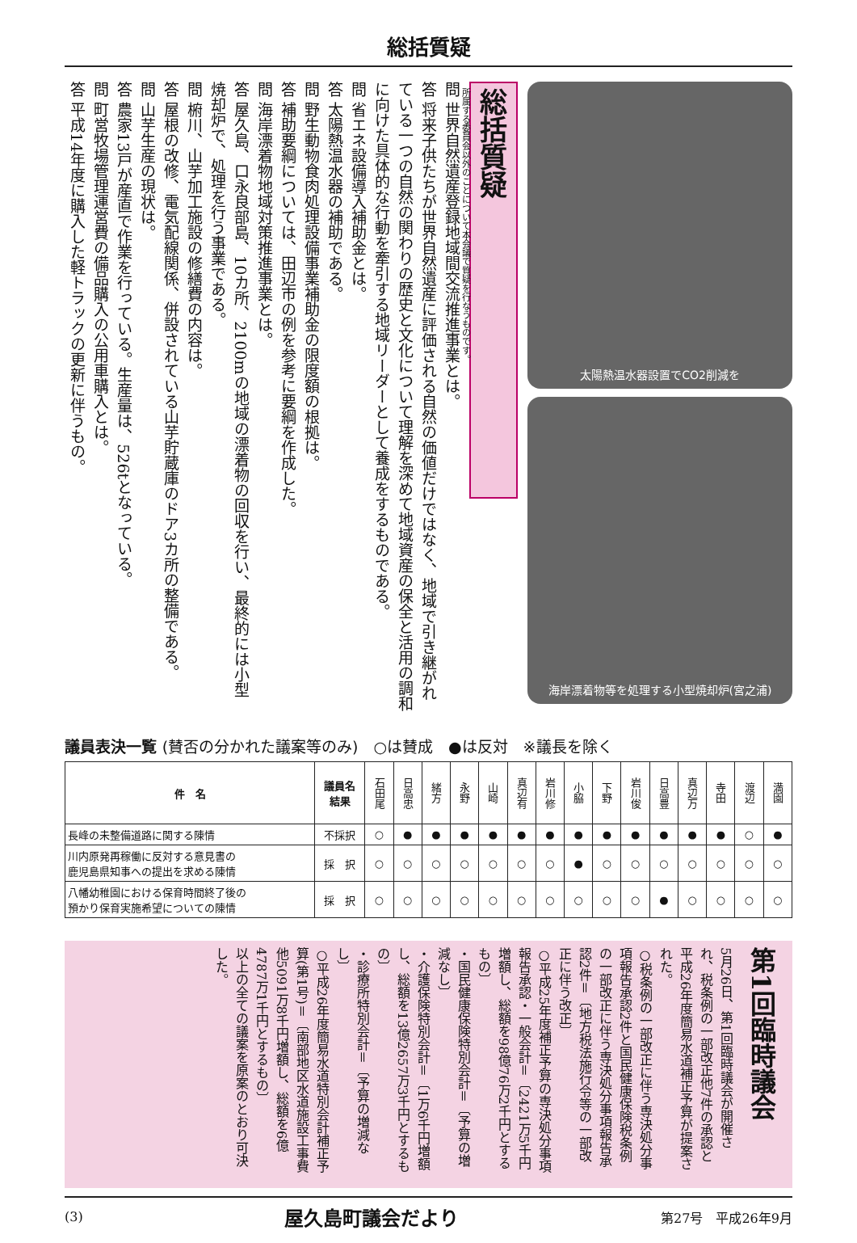総括質疑
総括質疑
所属する委員会以外のことについて本会議で質疑を行なうものです。
問 世界自然遺産登録地域間交流推進事業とは。
答 将来子供たちが世界自然遺産に評価される自然の価値だけではなく、地域で引き継がれている一つの自然の関わりの歴史と文化について理解を深めて地域資産の保全と活用の調和に向けた具体的な行動を牽引する地域リーダーとして養成をするものである。
問 省エネ設備導入補助金とは。
答 太陽熱温水器の補助である。
問 野生動物食肉処理設備事業補助金の限度額の根拠は。
答 補助要綱については、田辺市の例を参考に要綱を作成した。
問 海岸漂着物地域対策推進事業とは。
答 屋久島、口永良部島、10カ所、2100mの地域の漂着物の回収を行い、最終的には小型焼却炉で、処理を行う事業である。
問 椨川、山芋加工施設の修繕費の内容は。
答 屋根の改修、電気配線関係、併設されている山芋貯蔵庫のドア3カ所の整備である。
問 山芋生産の現状は。
答 農家13戸が産直で作業を行っている。生産量は、526tとなっている。
問 町営牧場管理運営費の備品購入の公用車購入とは。
答 平成14年度に購入した軽トラックの更新に伴うもの。
太陽熱温水器設置でCO2削減を
海岸漂着物等を処理する小型焼却炉(宮之浦)
議員表決一覧 (賛否の分かれた議案等のみ)　○は賛成　●は反対　※議長を除く
| 件 名 | 議員名 結果 | 石田尾 | 日高忠 | 緒方 | 永野 | 山崎 | 真辺有 | 岩川修 | 小脇 | 下野 | 岩川俊 | 日高豊 | 真辺万 | 寺田 | 渡辺 | 満園 |
| --- | --- | --- | --- | --- | --- | --- | --- | --- | --- | --- | --- | --- | --- | --- | --- | --- |
| 長峰の未整備道路に関する陳情 | 不採択 | ○ | ● | ● | ● | ● | ● | ● | ● | ● | ● | ● | ● | ● | ○ | ● |
| 川内原発再稼働に反対する意見書の 鹿児島県知事への提出を求める陳情 | 採 択 | ○ | ○ | ○ | ○ | ○ | ○ | ○ | ● | ○ | ○ | ○ | ○ | ○ | ○ | ○ |
| 八幡幼稚園における保育時間終了後の 預かり保育実施希望についての陳情 | 採 択 | ○ | ○ | ○ | ○ | ○ | ○ | ○ | ○ | ○ | ○ | ● | ○ | ○ | ○ | ○ |
第1回臨時議会
5月26日、第1回臨時議会が開催され、税条例の一部改正他7件の承認と平成26年度簡易水道補正予算が提案された。
○税条例の一部改正に伴う専決処分事項報告承認2件と国民健康保険税条例の一部改正に伴う専決処分事項報告承認2件＝〔地方税法施行令等の一部改正に伴う改正〕
○平成25年度補正予算の専決処分事項報告承認・一般会計＝〔2421万5千円増額し、総額を98億76万2千円とするもの〕
・国民健康保険特別会計＝〔予算の増減なし〕
・介護保険特別会計＝〔1万6千円増額し、総額を13億2657万3千円とするもの〕
・診療所特別会計＝〔予算の増減なし〕
○平成26年度簡易水道特別会計補正予算(第1号)＝〔南部地区水道施設工事費他5091万8千円増額し、総額を6億4787万1千円とするもの〕
以上の全ての議案を原案のとおり可決した。
(3) 屋久島町議会だより 第27号　平成26年9月